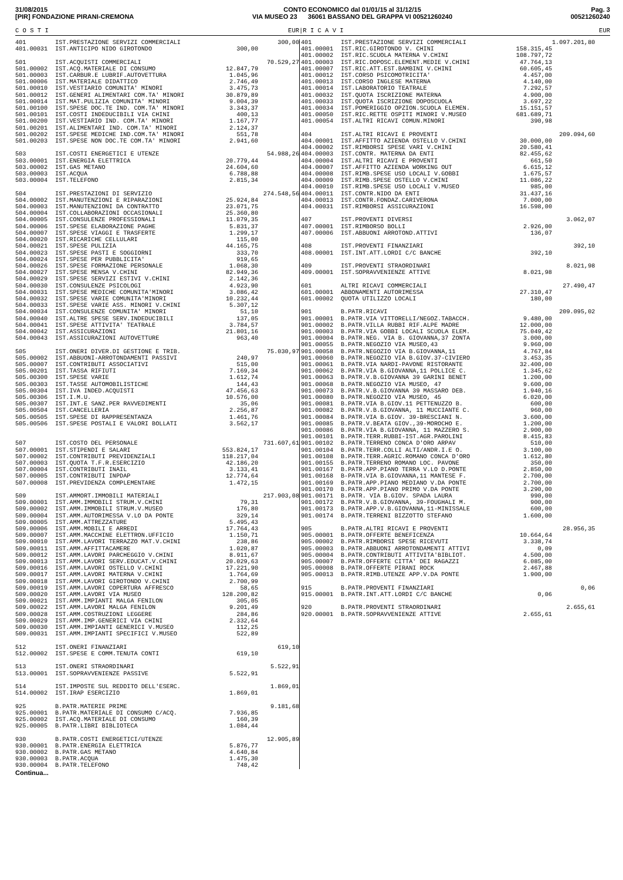31/08/2015
[PIR] FONDAZIONE PIRANI-CREMONA
CONTO ECONOMICO dal 01/01/15 al 31/12/15
VIA MUSEO 23 36061 BASSANO DEL GRAPPA VI 00521260240
Pag. 3
00521260240
C O S T I EUR |R I C A V I EUR
| 401 | IST.PRESTAZIONE SERVIZI COMMERCIALI | | 300,00 |
| 401.00031 | IST.ANTICIPO NIDO GIROTONDO | 300,00 | |
| 501 | IST.ACQUISTI COMMERCIALI | | 70.529,27 |
| 501.00002 | IST.ACQ.MATERIALE DI CONSUMO | 12.847,79 | |
| 501.00003 | IST.CARBUR.E LUBRIF.AUTOVETTURA | 1.045,96 | |
| 501.00006 | IST.MATERIALE DIDATTICO | 2.746,49 | |
| 501.00010 | IST.VESTIARIO COMUNITA' MINORI | 3.475,73 | |
| 501.00012 | IST.GENERI ALIMENTARI COM.TA' MINORI | 30.879,89 | |
| 501.00014 | IST.MAT.PULIZIA COMUNITA' MINORI | 9.004,39 | |
| 501.00100 | IST.SPESE DOC.TE IND. COM.TA' MINORI | 3.343,37 | |
| 501.00101 | IST.COSTI INDEDUCIBILI VIA CHINI | 400,13 | |
| 501.00200 | IST.VESTIARIO IND. COM.TA' MINORI | 1.167,77 | |
| 501.00201 | IST.ALIMENTARI IND. COM.TA' MINORI | 2.124,37 | |
| 501.00202 | IST.SPESE MEDICHE IND.COM.TA' MINORI | 551,78 | |
| 501.00203 | IST.SPESE NON DOC.TE COM.TA' MINORI | 2.941,60 | |
| 503 | IST.COSTI ENERGETICI E UTENZE | | 54.988,26 |
| 503.00001 | IST.ENERGIA ELETTRICA | 20.779,44 | |
| 503.00002 | IST.GAS METANO | 24.604,60 | |
| 503.00003 | IST.ACQUA | 6.788,88 | |
| 503.00004 | IST.TELEFONO | 2.815,34 | |
| 504 | IST.PRESTAZIONI DI SERVIZIO | | 274.548,56 |
| 504.00002 | IST.MANUTENZIONI E RIPARAZIONI | 25.924,84 | |
| 504.00003 | IST.MANUTENZIONI DA CONTRATTO | 23.071,75 | |
| 504.00004 | IST.COLLABORAZIONI OCCASIONALI | 25.360,80 | |
| 504.00005 | IST.CONSULENZE PROFESSIONALI | 11.079,35 | |
| 504.00006 | IST.SPESE ELABORAZIONE PAGHE | 5.831,37 | |
| 504.00007 | IST.SPESE VIAGGI E TRASFERTE | 1.299,17 | |
| 504.00020 | IST.RICARICHE CELLULARI | 115,00 | |
| 504.00021 | IST.SPESE PULIZIA | 44.165,75 | |
| 504.00023 | IST.SPESE PASTI E SOGGIORNI | 333,70 | |
| 504.00024 | IST.SPESE PER PUBBLICITA' | 919,65 | |
| 504.00026 | IST.SPESE FORMAZIONE PERSONALE | 1.068,30 | |
| 504.00027 | IST.SPESE MENSA V.CHINI | 82.949,36 | |
| 504.00029 | IST.SPESE SERVIZI ESTIVI V.CHINI | 2.142,36 | |
| 504.00030 | IST.CONSULENZE PSICOLOGI | 4.923,90 | |
| 504.00031 | IST.SPESE MEDICHE COMUNITA'MINORI | 3.086,42 | |
| 504.00032 | IST.SPESE VARIE COMUNITA'MINORI | 10.232,44 | |
| 504.00033 | IST.SPESE VARIE ASS. MINORI V.CHINI | 5.307,12 | |
| 504.00034 | IST.CONSULENZE COMUNITA' MINORI | 51,10 | |
| 504.00040 | IST.ALTRE SPESE SERV.INDEDUCIBILI | 137,05 | |
| 504.00041 | IST.SPESE ATTIVITA' TEATRALE | 3.784,57 | |
| 504.00042 | IST.ASSICURAZIONI | 21.801,16 | |
| 504.00043 | IST.ASSICURAZIONI AUTOVETTURE | 963,40 | |
| 505 | IST.ONERI DIVER.DI GESTIONE E TRIB. | | 75.030,97 |
| 505.00002 | IST.ABBUONI-ARROTONDAMENTI PASSIVI | 240,97 | |
| 505.00007 | IST.CONTRIBUTI ASSOCIATIVI | 515,00 | |
| 505.00201 | IST.TASSA RIFIUTI | 7.169,34 | |
| 505.00300 | IST.SPESE VARIE | 1.612,74 | |
| 505.00303 | IST.TASSE AUTOMOBILISTICHE | 144,43 | |
| 505.00304 | IST.IVA INDED.ACQUISTI | 47.456,63 | |
| 505.00306 | IST.I.M.U. | 10.576,00 | |
| 505.00307 | IST.INT.E SANZ.PER RAVVEDIMENTI | 35,06 | |
| 505.00504 | IST.CANCELLERIA | 2.256,87 | |
| 505.00505 | IST.SPESE DI RAPPRESENTANZA | 1.461,76 | |
| 505.00506 | IST.SPESE POSTALI E VALORI BOLLATI | 3.562,17 | |
| 507 | IST.COSTO DEL PERSONALE | | 731.607,61 |
| 507.00001 | IST.STIPENDI E SALARI | 553.824,17 | |
| 507.00002 | IST.CONTRIBUTI PREVIDENZIALI | 118.217,04 | |
| 507.00003 | IST.QUOTA T.F.R.ESERCIZIO | 42.186,20 | |
| 507.00004 | IST.CONTRIBUTI INAIL | 3.133,41 | |
| 507.00005 | IST.CONTRIBUTI INPDAP | 12.774,64 | |
| 507.00008 | IST.PREVIDENZA COMPLEMENTARE | 1.472,15 | |
| 509 | IST.AMMORT.IMMOBILI MATERIALI | | 217.903,08 |
| 509.00001 | IST.AMM.IMMOBILI STRUM.V.CHINI | 79,31 | |
| 509.00002 | IST.AMM.IMMOBILI STRUM.V.MUSEO | 176,80 | |
| 509.00004 | IST.AMM.AUTORIMESSA V.LO DA PONTE | 329,14 | |
| 509.00005 | IST.AMM.ATTREZZATURE | 5.495,43 | |
| 509.00006 | IST.AMM.MOBILI E ARREDI | 17.764,43 | |
| 509.00007 | IST.AMM.MACCHINE ELETTRON.UFFICIO | 1.150,71 | |
| 509.00010 | IST.AMM.LAVORI TERRAZZO MAT.V.CHINI | 238,86 | |
| 509.00011 | IST.AMM.AFFITTACAMERE | 1.020,87 | |
| 509.00012 | IST.AMM.LAVORI PARCHEGGIO V.CHINI | 8.911,67 | |
| 509.00013 | IST.AMM.LAVORI SERV.EDUCAT.V.CHINI | 20.029,63 | |
| 509.00016 | IST.AMM.LAVORI OSTELLO V.CHINI | 17.221,90 | |
| 509.00017 | IST.AMM.LAVORI MATERNA V.CHINI | 1.764,69 | |
| 509.00018 | IST.AMM.LAVORI GIROTONDO V.CHINI | 2.700,99 | |
| 509.00019 | IST.AMM.LAVORI COPERTURA AFFRESCO | 58,65 | |
| 509.00020 | IST.AMM.LAVORI VIA MUSEO | 128.200,82 | |
| 509.00021 | IST.AMM.IMPIANTI MALGA FENILON | 305,05 | |
| 509.00022 | IST.AMM.LAVORI MALGA FENILON | 9.201,49 | |
| 509.00028 | IST.AMM.COSTRUZIONI LEGGERE | 284,86 | |
| 509.00029 | IST.AMM.IMP.GENERICI VIA CHINI | 2.332,64 | |
| 509.00030 | IST.AMM.IMPIANTI GENERICI V.MUSEO | 112,25 | |
| 509.00031 | IST.AMM.IMPIANTI SPECIFICI V.MUSEO | 522,89 | |
| 512 | IST.ONERI FINANZIARI | | 619,10 |
| 512.00002 | IST.SPESE E COMM.TENUTA CONTI | 619,10 | |
| 513 | IST.ONERI STRAORDINARI | | 5.522,91 |
| 513.00001 | IST.SOPRAVVENIENZE PASSIVE | 5.522,91 | |
| 514 | IST.IMPOSTE SUL REDDITO DELL'ESERC. | | 1.869,01 |
| 514.00002 | IST.IRAP ESERCIZIO | 1.869,01 | |
| 925 | B.PATR.MATERIE PRIME | | 9.181,68 |
| 925.00001 | B.PATR.MATERIALE DI CONSUMO C/ACQ. | 7.936,85 | |
| 925.00002 | IST.ACQ.MATERIALE DI CONSUMO | 160,39 | |
| 925.00005 | B.PATR.LIBRI BIBLIOTECA | 1.084,44 | |
| 930 | B.PATR.COSTI ENERGETICI/UTENZE | | 12.905,89 |
| 930.00001 | B.PATR.ENERGIA ELETTRICA | 5.876,77 | |
| 930.00002 | B.PATR.GAS METANO | 4.640,84 | |
| 930.00003 | B.PATR.ACQUA | 1.475,30 | |
| 930.00004 | B.PATR.TELEFONO | 748,42 | |
| 401 | IST.PRESTAZIONE SERVIZI COMMERCIALI | | 1.097.201,80 |
| 401.00001 | IST.RIC.GIROTONDO V. CHINI | 158.315,45 | |
| 401.00002 | IST.RIC.SCUOLA MATERNA V.CHINI | 108.797,72 | |
| 401.00003 | IST.RIC.DOPOSC.ELEMENT.MEDIE V.CHINI | 47.764,13 | |
| 401.00007 | IST.RIC.ATT.EST.BAMBINI V.CHINI | 60.605,45 | |
| 401.00012 | IST.CORSO PSICOMOTRICITA' | 4.457,00 | |
| 401.00013 | IST.CORSO INGLESE MATERNA | 4.140,00 | |
| 401.00014 | IST.LABORATORIO TEATRALE | 7.292,57 | |
| 401.00032 | IST.QUOTA ISCRIZIONE MATERNA | 4.900,00 | |
| 401.00033 | IST.QUOTA ISCRIZIONE DOPOSCUOLA | 3.697,22 | |
| 401.00034 | IST.POMERIGGIO OPZION.SCUOLA ELEMEN. | 15.151,57 | |
| 401.00050 | IST.RIC.RETTE OSPITI MINORI V.MUSEO | 681.689,71 | |
| 401.00054 | IST.ALTRI RICAVI COMUN.MINORI | 390,98 | |
| 404 | IST.ALTRI RICAVI E PROVENTI | | 209.094,60 |
| 404.00001 | IST.AFFITTO AZIENDA OSTELLO V.CHINI | 30.000,00 | |
| 404.00002 | IST.RIMBORSI SPESE VARI V.CHINI | 20.580,41 | |
| 404.00003 | IST.CONTR. MATERNA DA ENTI | 82.455,62 | |
| 404.00004 | IST.ALTRI RICAVI E PROVENTI | 661,50 | |
| 404.00007 | IST.AFFITTO AZIENDA WORKING OUT | 6.615,12 | |
| 404.00008 | IST.RIMB.SPESE USO LOCALI V.GOBBI | 1.675,57 | |
| 404.00009 | IST.RIMB.SPESE OSTELLO V.CHINI | 11.086,22 | |
| 404.00010 | IST.RIMB.SPESE USO LOCALI V.MUSEO | 985,00 | |
| 404.00011 | IST.CONTR.NIDO DA ENTI | 31.437,16 | |
| 404.00013 | IST.CONTR.FONDAZ.CARIVERONA | 7.000,00 | |
| 404.00031 | IST.RIMBORSI ASSICURAZIONI | 16.598,00 | |
| 407 | IST.PROVENTI DIVERSI | | 3.062,07 |
| 407.00001 | IST.RIMBORSO BOLLI | 2.926,00 | |
| 407.00006 | IST.ABBUONI ARROTOND.ATTIVI | 136,07 | |
| 408 | IST.PROVENTI FINANZIARI | | 392,10 |
| 408.00001 | IST.INT.ATT.LORDI C/C BANCHE | 392,10 | |
| 409 | IST.PROVENTI STRAORDINARI | | 8.021,98 |
| 409.00001 | IST.SOPRAVVENIENZE ATTIVE | 8.021,98 | |
| 601 | ALTRI RICAVI COMMERCIALI | | 27.490,47 |
| 601.00001 | ABBONAMENTI AUTORIMESSA | 27.310,47 | |
| 601.00002 | QUOTA UTILIZZO LOCALI | 180,00 | |
| 901 | B.PATR.RICAVI | | 209.095,02 |
| 901.00001 | B.PATR.VIA VITTORELLI/NEGOZ.TABACCH. | 9.480,00 | |
| 901.00002 | B.PATR.VILLA RUBBI RIF.ALPE MADRE | 12.000,00 | |
| 901.00003 | B.PATR.VIA GOBBI LOCALI SCUOLA ELEM. | 75.049,42 | |
| 901.00004 | B.PATR.NEG. VIA B. GIOVANNA,37 ZONTA | 3.000,00 | |
| 901.00055 | B.PATR.NEGOZIO VIA MUSEO,43 | 9.960,00 | |
| 901.00058 | B.PATR.NEGOZIO VIA B.GIOVANNA,11 | 4.767,84 | |
| 901.00060 | B.PATR.NEGOZIO VIA B.GIOV.37-CIVIERO | 3.453,35 | |
| 901.00061 | B.PATR.VIA NARDI-PAVONE RISTORANTE | 32.400,00 | |
| 901.00062 | B.PATR.VIA B.GIOVANNA,11 POLLICE C. | 1.345,62 | |
| 901.00063 | B.PATR.V.B.GIOVANNA 39 GARINI BENET | 1.200,00 | |
| 901.00068 | B.PATR.NEGOZIO VIA MUSEO, 47 | 9.600,00 | |
| 901.00073 | B.PATR.V.B.GIOVANNA 39 MASSARO DEB. | 1.940,16 | |
| 901.00080 | B.PATR.NEGOZIO VIA MUSEO, 45 | 6.020,00 | |
| 901.00081 | B.PATR.VIA B.GIOV.11 PETTENUZZO B. | 600,00 | |
| 901.00082 | B.PATR.V.B.GIOVANNA, 11 MUCCIANTE C. | 960,00 | |
| 901.00084 | B.PATR.VIA B.GIOV. 39-BRESCIANI N. | 3.600,00 | |
| 901.00085 | B.PATR.V.BEATA GIOV.,39-MOROCHO E. | 1.200,00 | |
| 901.00086 | B.PATR.VIA B.GIOVANNA, 11 MAZZERO S. | 2.900,00 | |
| 901.00101 | B.PATR.TERR.RUBBI-IST.AGR.PAROLINI | 8.415,83 | |
| 901.00102 | B.PATR.TERRENO CONCA D'ORO ARPAV | 510,00 | |
| 901.00104 | B.PATR.TERR.COLLI ALTI/ANDR.I.E O. | 3.100,00 | |
| 901.00108 | B.PATR.TERR.AGRIC.ROMANO CONCA D'ORO | 1.612,80 | |
| 901.00155 | B.PATR.TERRENO ROMANO LOC. PAVONE | 350,00 | |
| 901.00167 | B.PATR.APP.PIANO TERRA V.LO D.PONTE | 2.850,00 | |
| 901.00168 | B-PATR.VIA B.GIOVANNA,11 MANTESE F. | 2.700,00 | |
| 901.00169 | B.PATR.APP.PIANO MEDIANO V.DA PONTE | 2.700,00 | |
| 901.00170 | B.PATR.APP.PIANO PRIMO V.DA PONTE | 3.290,00 | |
| 901.00171 | B.PATR. VIA B.GIOV. SPADA LAURA | 990,00 | |
| 901.00172 | B.PATR.V.B.GIOVANNA, 39-FOUGHALI M. | 900,00 | |
| 901.00173 | B.PATR.APP.V.B.GIOVANNA,11-MINISSALE | 600,00 | |
| 901.00174 | B.PATR.TERRENI BIZZOTTO STEFANO | 1.600,00 | |
| 905 | B.PATR.ALTRI RICAVI E PROVENTI | | 28.956,35 |
| 905.00001 | B.PATR.OFFERTE BENEFICENZA | 10.664,64 | |
| 905.00002 | B.PATR.RIMBORSI SPESE RICEVUTI | 3.338,74 | |
| 905.00003 | B.PATR.ABBUONI ARROTONDAMENTI ATTIVI | 0,09 | |
| 905.00004 | B.PATR.CONTRIBUTI ATTIVITA'BIBLIOT. | 4.500,00 | |
| 905.00007 | B.PATR.OFFERTE CITTA' DEI RAGAZZI | 6.085,00 | |
| 905.00008 | B.PATR.OFFERTE PIRANI ROCK | 2.467,88 | |
| 905.00013 | B.PATR.RIMB.UTENZE APP.V.DA PONTE | 1.900,00 | |
| 915 | B.PATR.PROVENTI FINANZIARI | | 0,06 |
| 915.00001 | B.PATR.INT.ATT.LORDI C/C BANCHE | 0,06 | |
| 920 | B.PATR.PROVENTI STRAORDINARI | | 2.655,61 |
| 920.00001 | B.PATR.SOPRAVVENIENZE ATTIVE | 2.655,61 | |
Continua...